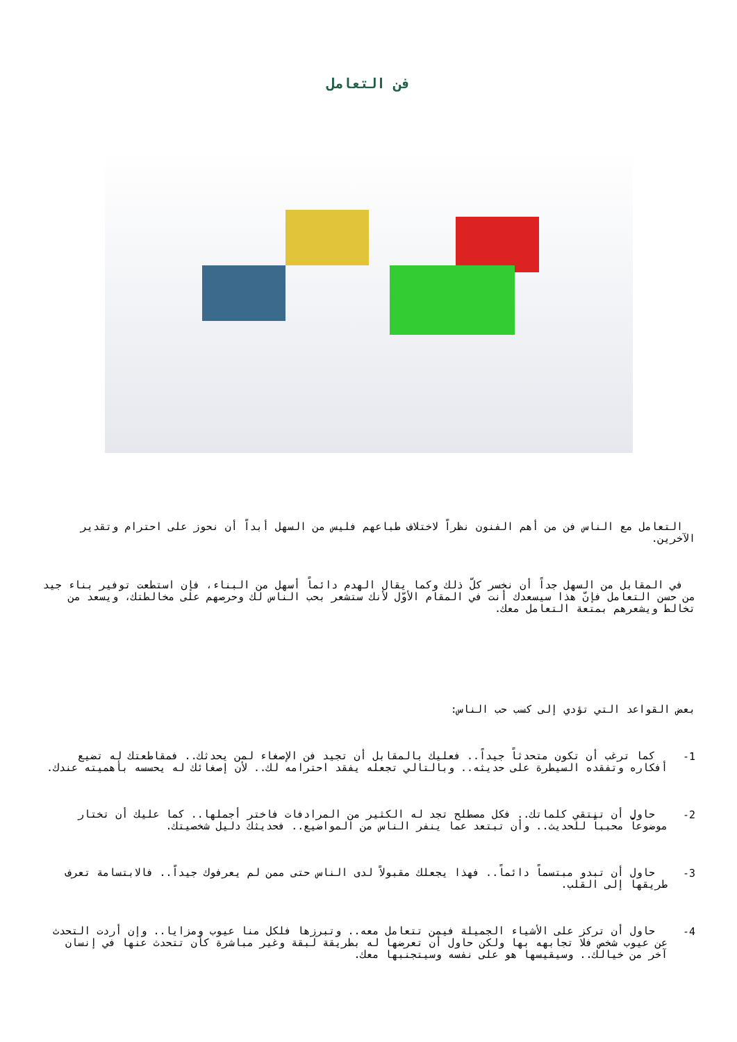فن التعامل
التعامل مع الناس فن من أهم الفنون نظراً لاختلاف طباعهم فليس من السهل أبداً أن نحوز على احترام وتقدير الآخرين.
في المقابل من السهل جداً أن نخسر كلّ ذلك وكما يقال الهدم دائماً أسهل من البناء، فإن استطعت توفير بناء جيد من حسن التعامل فإنّ هذا سيسعدك أنت في المقام الأوّل لأنك ستشعر بحب الناس لك وحرصهم على مخالطتك، ويسعد من تخالط ويشعرهم بمتعة التعامل معك.
بعض القواعد التي تؤدي إلى كسب حب الناس:
1-
كما ترغب أن تكون متحدثاً جيداً.. فعليك بالمقابل أن تجيد فن الإصغاء لمن يحدثك.. فمقاطعتك له تضيع أفكاره وتفقده السيطرة على حديثه.. وبالتالي تجعله يفقد احترامه لك.. لأن إصغائك له يحسسه بأهميته عندك.
2-
حاول أن تنتقي كلماتك.. فكل مصطلح تجد له الكثير من المرادفات فاختر أجملها.. كما عليك أن تختار موضوعاً محبباً للحديث.. وأن تبتعد عما ينفر الناس من المواضيع.. فحديثك دليل شخصيتك.
3-
حاول أن تبدو مبتسماً دائماً.. فهذا يجعلك مقبولاً لدى الناس حتى ممن لم يعرفوك جيداً.. فالابتسامة تعرف طريقها إلى القلب.
4-
حاول أن تركز على الأشياء الجميلة فيمن تتعامل معه.. وتبرزها فلكل منا عيوب ومزايا.. وإن أردت التحدث عن عيوب شخص فلا تجابهه بها ولكن حاول أن تعرضها له بطريقة لبقة وغير مباشرة كأن تتحدث عنها في إنسان آخر من خيالك.. وسيقيسها هو على نفسه وسيتجنبها معك.